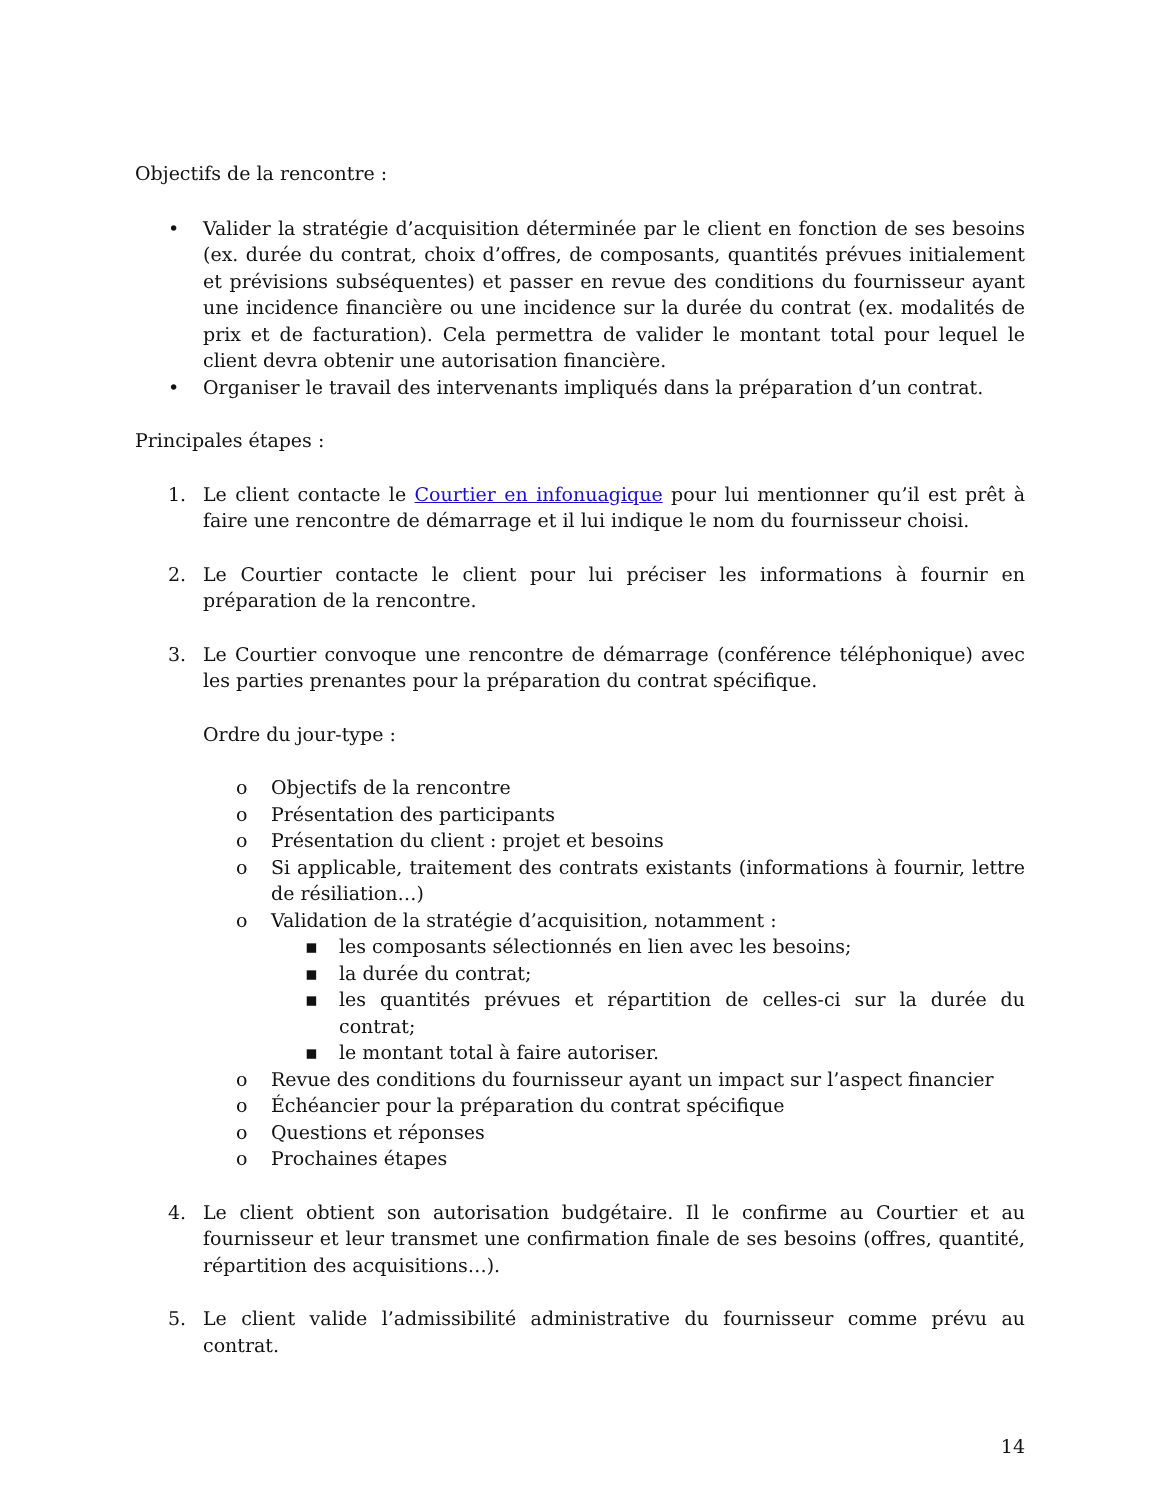Objectifs de la rencontre :
• Valider la stratégie d’acquisition déterminée par le client en fonction de ses besoins (ex. durée du contrat, choix d’offres, de composants, quantités prévues initialement et prévisions subséquentes) et passer en revue des conditions du fournisseur ayant une incidence financière ou une incidence sur la durée du contrat (ex. modalités de prix et de facturation). Cela permettra de valider le montant total pour lequel le client devra obtenir une autorisation financière.
• Organiser le travail des intervenants impliqués dans la préparation d’un contrat.
Principales étapes :
1. Le client contacte le Courtier en infonuagique pour lui mentionner qu’il est prêt à faire une rencontre de démarrage et il lui indique le nom du fournisseur choisi.
2. Le Courtier contacte le client pour lui préciser les informations à fournir en préparation de la rencontre.
3. Le Courtier convoque une rencontre de démarrage (conférence téléphonique) avec les parties prenantes pour la préparation du contrat spécifique.
Ordre du jour-type :
o Objectifs de la rencontre
o Présentation des participants
o Présentation du client : projet et besoins
o Si applicable, traitement des contrats existants (informations à fournir, lettre de résiliation…)
o Validation de la stratégie d’acquisition, notamment :
▪ les composants sélectionnés en lien avec les besoins;
▪ la durée du contrat;
▪ les quantités prévues et répartition de celles-ci sur la durée du contrat;
▪ le montant total à faire autoriser.
o Revue des conditions du fournisseur ayant un impact sur l’aspect financier
o Échéancier pour la préparation du contrat spécifique
o Questions et réponses
o Prochaines étapes
4. Le client obtient son autorisation budgétaire. Il le confirme au Courtier et au fournisseur et leur transmet une confirmation finale de ses besoins (offres, quantité, répartition des acquisitions…).
5. Le client valide l’admissibilité administrative du fournisseur comme prévu au contrat.
14